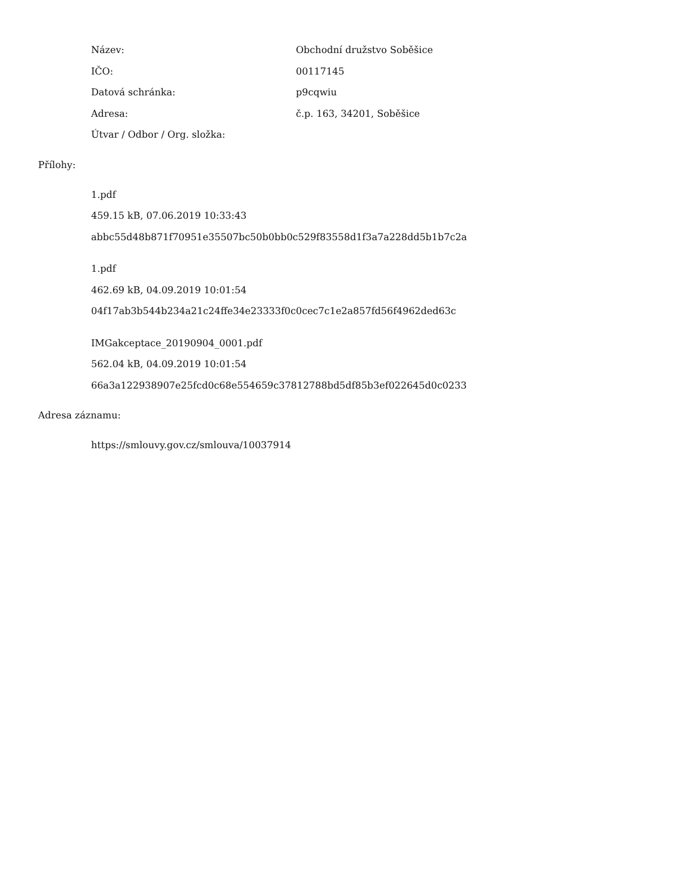Název: Obchodní družstvo Soběšice
IČO: 00117145
Datová schránka: p9cqwiu
Adresa: č.p. 163, 34201, Soběšice
Útvar / Odbor / Org. složka:
Přílohy:
1.pdf
459.15 kB, 07.06.2019 10:33:43
abbc55d48b871f70951e35507bc50b0bb0c529f83558d1f3a7a228dd5b1b7c2a
1.pdf
462.69 kB, 04.09.2019 10:01:54
04f17ab3b544b234a21c24ffe34e23333f0c0cec7c1e2a857fd56f4962ded63c
IMGakceptace_20190904_0001.pdf
562.04 kB, 04.09.2019 10:01:54
66a3a122938907e25fcd0c68e554659c37812788bd5df85b3ef022645d0c0233
Adresa záznamu:
https://smlouvy.gov.cz/smlouva/10037914